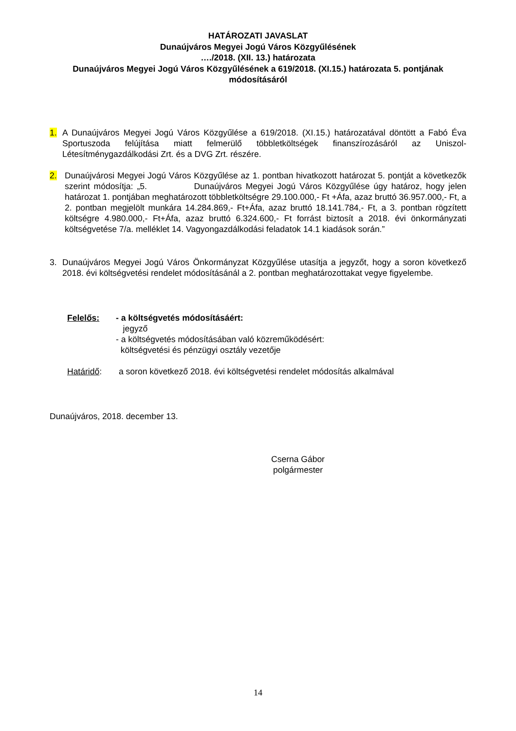HATÁROZATI JAVASLAT
Dunaújváros Megyei Jogú Város Közgyűlésének
…./2018. (XII. 13.) határozata
Dunaújváros Megyei Jogú Város Közgyűlésének a 619/2018. (XI.15.) határozata 5. pontjának módosításáról
1. A Dunaújváros Megyei Jogú Város Közgyűlése a 619/2018. (XI.15.) határozatával döntött a Fabó Éva Sportuszoda felújítása miatt felmerülő többletköltségek finanszírozásáról az Uniszol-Létesítménygazdálkodási Zrt. és a DVG Zrt. részére.
2. Dunaújvárosi Megyei Jogú Város Közgyűlése az 1. pontban hivatkozott határozat 5. pontját a következők szerint módosítja: „5. Dunaújváros Megyei Jogú Város Közgyűlése úgy határoz, hogy jelen határozat 1. pontjában meghatározott többletköltségre 29.100.000,- Ft +Áfa, azaz bruttó 36.957.000,- Ft, a 2. pontban megjelölt munkára 14.284.869,- Ft+Áfa, azaz bruttó 18.141.784,- Ft, a 3. pontban rögzített költségre 4.980.000,- Ft+Áfa, azaz bruttó 6.324.600,- Ft forrást biztosít a 2018. évi önkormányzati költségvetése 7/a. melléklet 14. Vagyongazdálkodási feladatok 14.1 kiadások során.”
3. Dunaújváros Megyei Jogú Város Önkormányzat Közgyűlése utasítja a jegyzőt, hogy a soron következő 2018. évi költségvetési rendelet módosításánál a 2. pontban meghatározottakat vegye figyelembe.
Felelős: - a költségvetés módosításáért:
jegyző
- a költségvetés módosításában való közreműködésért:
költségvetési és pénzügyi osztály vezetője
Határidő: a soron következő 2018. évi költségvetési rendelet módosítás alkalmával
Dunaújváros, 2018. december 13.
Cserna Gábor
polgármester
14